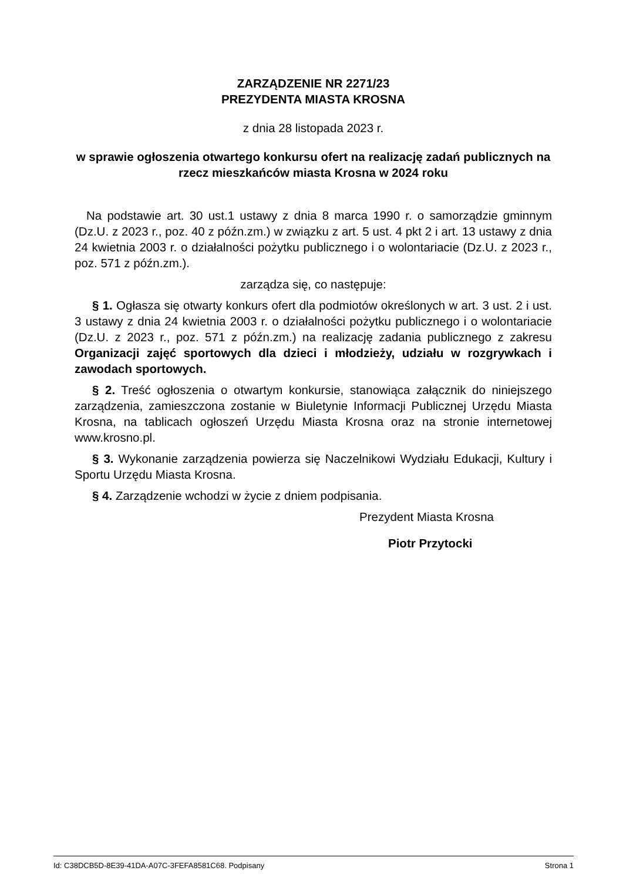ZARZĄDZENIE NR 2271/23
PREZYDENTA MIASTA KROSNA
z dnia 28 listopada 2023 r.
w sprawie ogłoszenia otwartego konkursu ofert na realizację zadań publicznych na rzecz mieszkańców miasta Krosna w 2024 roku
Na podstawie art. 30 ust.1 ustawy z dnia 8 marca 1990 r. o samorządzie gminnym (Dz.U. z 2023 r., poz. 40 z późn.zm.) w związku z art. 5 ust. 4 pkt 2 i art. 13 ustawy z dnia 24 kwietnia 2003 r. o działalności pożytku publicznego i o wolontariacie (Dz.U. z 2023 r., poz. 571 z późn.zm.).
zarządza się, co następuje:
§ 1. Ogłasza się otwarty konkurs ofert dla podmiotów określonych w art. 3 ust. 2 i ust. 3 ustawy z dnia 24 kwietnia 2003 r. o działalności pożytku publicznego i o wolontariacie (Dz.U. z 2023 r., poz. 571 z późn.zm.) na realizację zadania publicznego z zakresu Organizacji zajęć sportowych dla dzieci i młodzieży, udziału w rozgrywkach i zawodach sportowych.
§ 2. Treść ogłoszenia o otwartym konkursie, stanowiąca załącznik do niniejszego zarządzenia, zamieszczona zostanie w Biuletynie Informacji Publicznej Urzędu Miasta Krosna, na tablicach ogłoszeń Urzędu Miasta Krosna oraz na stronie internetowej www.krosno.pl.
§ 3. Wykonanie zarządzenia powierza się Naczelnikowi Wydziału Edukacji, Kultury i Sportu Urzędu Miasta Krosna.
§ 4. Zarządzenie wchodzi w życie z dniem podpisania.
Prezydent Miasta Krosna
Piotr Przytocki
Id: C38DCB5D-8E39-41DA-A07C-3FEFA8581C68. Podpisany Strona 1